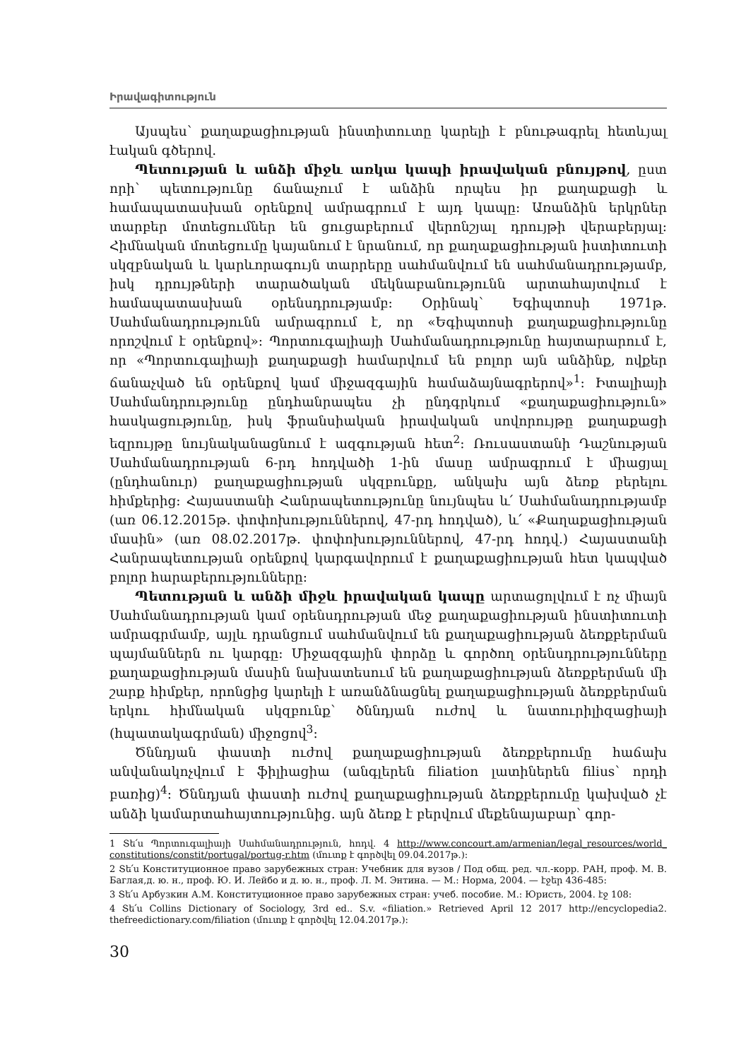Իրավագիտություն
Այսպես՝ քաղաքացիության ինստիտուտը կարելի է բնութագրել հետևյալ էական գծերով.
Պետության և անձի միջև առկա կապի իրավական բնույթով, ըստ որի՝ պետությունը ճանաչում է անձին որպես իր քաղաքացի և համապատասխան օրենքով ամրագրում է այդ կապը: Առանձին երկրներ տարբեր մոտեցումներ են ցուցաբերում վերոնշյալ դրույթի վերաբերյալ: Հիմնական մոտեցումը կայանում է նրանում, որ քաղաքացիության իստիտուտի սկզբնական և կարևորագույն տարրերը սահմանվում են սահմանադրությամբ, իսկ դրույթների տարածական մեկնաբանությունն արտահայտվում է համապատասխան օրենսդրությամբ: Օրինակ՝ Եգիպտոսի 1971թ. Սահմանադրությունն ամրագրում է, որ «Եգիպտոսի քաղաքացիությունը որոշվում է օրենքով»: Պորտուգալիայի Սահմանադրությունը հայտարարում է, որ «Պորտուգալիայի քաղաքացի համարվում են բոլոր այն անձինք, ովքեր ճանաչված են օրենքով կամ միջազգային համաձայնագրերով»<sup>1</sup>: Իտալիայի Սահմանդրությունը ընդհանրապես չի ընդգրկում «քաղաքացիություն» հասկացությունը, իսկ ֆրանսիական իրավական սովորույթը քաղաքացի եզրույթը նույնականացնում է ազգության հետ<sup>2</sup>: Ռուսաստանի Դաշնության Սահմանադրության 6-րդ հոդվածի 1-ին մասը ամրագրում է միացյալ (ընդհանուր) քաղաքացիության սկզբունքը, անկախ այն ձեռք բերելու հիմքերից: Հայաստանի Հանրապետությունը նույնպես և՛ Սահմանադրությամբ (առ 06.12.2015թ. փոփոխություններով, 47-րդ հոդված), և՛ «Քաղաքացիության մասին» (առ 08.02.2017թ. փոփոխություններով, 47-րդ հոդվ.) Հայաստանի Հանրապետության օրենքով կարգավորում է քաղաքացիության հետ կապված բոլոր հարաբերությունները:
Պետության և անձի միջև իրավական կապը արտացոլվում է ոչ միայն Սահմանադրության կամ օրենսդրության մեջ քաղաքացիության ինստիտուտի ամրագրմամբ, այլև դրանցում սահմանվում են քաղաքացիության ձեռքբերման պայմաններն ու կարգը: Միջազգային փորձը և գործող օրենսդրությունները քաղաքացիության մասին նախատեսում են քաղաքացիության ձեռքբերման մի շարք հիմքեր, որոնցից կարելի է առանձնացնել քաղաքացիության ձեռքբերման երկու հիմնական սկզբունք՝ ծննդյան ուժով և նատուրիլիզացիայի (հպատակագրման) միջոցով<sup>3</sup>:
Ծննդյան փաստի ուժով քաղաքացիության ձեռքբերումը հաճախ անվանակոչվում է ֆիլիացիա (անգլերեն filiation լատիներեն filius՝ որդի բառից)<sup>4</sup>: Ծննդյան փաստի ուժով քաղաքացիության ձեռքբերումը կախված չէ անձի կամարտահայտությունից. այն ձեռք է բերվում մեքենայաբար՝ գոր-
1 Տե՛ս Պորտուգալիայի Սահմանադրություն, հոդվ. 4 http://www.concourt.am/armenian/legal_resources/world_ constitutions/constit/portugal/portug-r.htm (մուտք է գործվել 09.04.2017թ.):
2 Տե՛ս Конституционное право зарубежных стран: Учебник для вузов / Под общ. ред. чл.-корр. РАН, проф. М. В. Баглая,д. ю. н., проф. Ю. И. Лейбо и д. ю. н., проф. Л. М. Энтина. — М.: Норма, 2004. — էջեր 436-485:
3 Տե՛ս Арбузкин А.М. Конституционное право зарубежных стран: учеб. пособие. М.: Юристь, 2004. էջ 108:
4 Տե՛ս Collins Dictionary of Sociology, 3rd ed.. S.v. «filiation.» Retrieved April 12 2017 http://encyclopedia2. thefreedictionary.com/filiation (մուտք է գործվել 12.04.2017թ.):
30